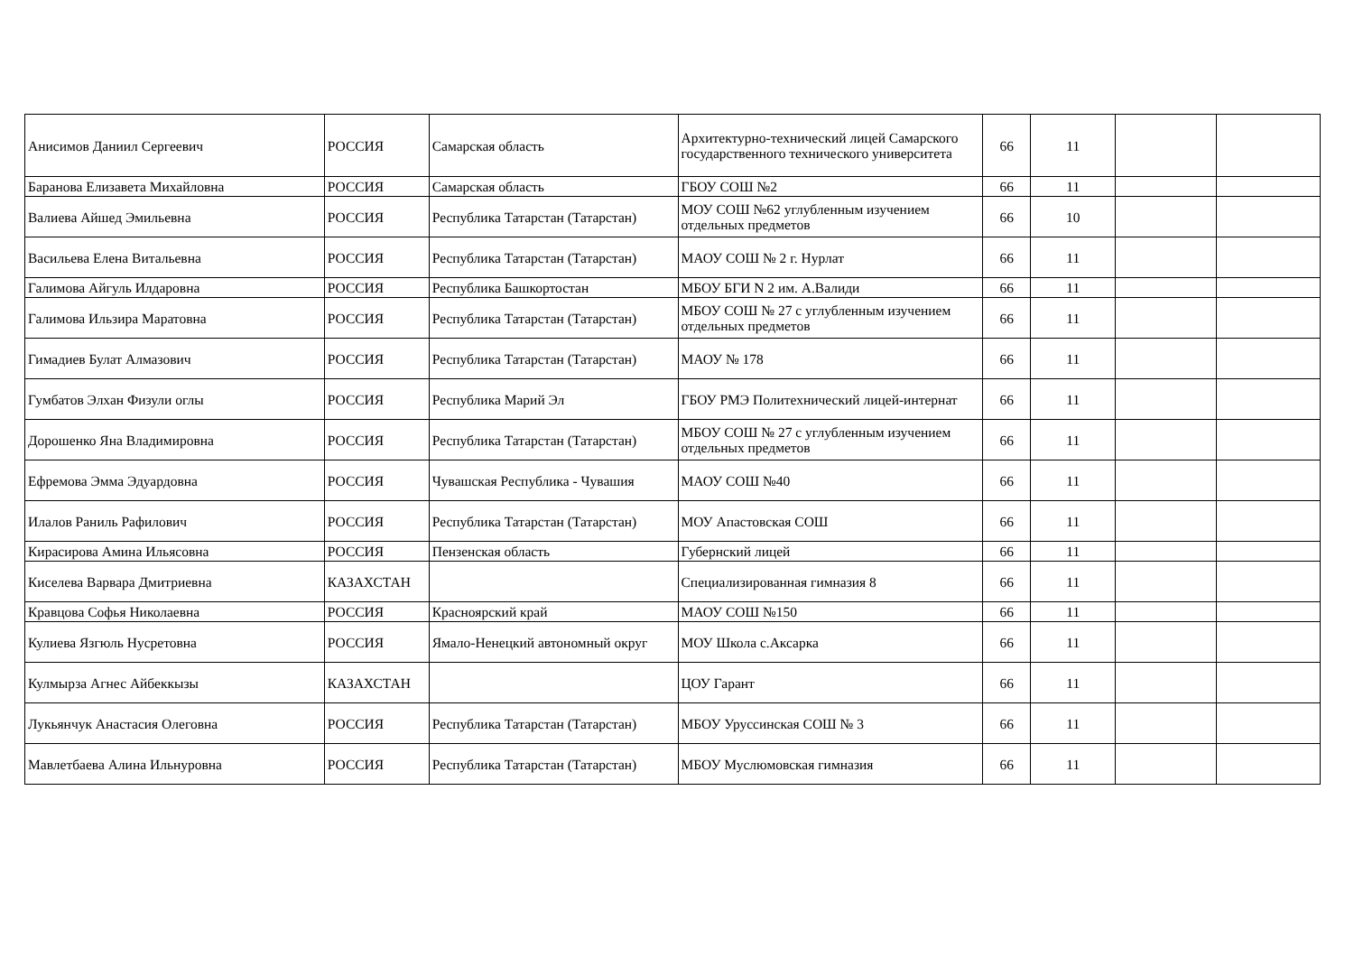| Анисимов Даниил Сергеевич | РОССИЯ | Самарская область | Архитектурно-технический лицей Самарского государственного технического университета | 66 | 11 | | |
| Баранова Елизавета Михайловна | РОССИЯ | Самарская область | ГБОУ СОШ №2 | 66 | 11 | | |
| Валиева Айшед Эмильевна | РОССИЯ | Республика Татарстан (Татарстан) | МОУ СОШ №62 углубленным изучением отдельных предметов | 66 | 10 | | |
| Васильева Елена Витальевна | РОССИЯ | Республика Татарстан (Татарстан) | МАОУ СОШ № 2 г. Нурлат | 66 | 11 | | |
| Галимова Айгуль Илдаровна | РОССИЯ | Республика Башкортостан | МБОУ БГИ N 2 им. А.Валиди | 66 | 11 | | |
| Галимова Ильзира Маратовна | РОССИЯ | Республика Татарстан (Татарстан) | МБОУ СОШ № 27 с углубленным изучением отдельных предметов | 66 | 11 | | |
| Гимадиев Булат Алмазович | РОССИЯ | Республика Татарстан (Татарстан) | МАОУ № 178 | 66 | 11 | | |
| Гумбатов Элхан Физули оглы | РОССИЯ | Республика Марий Эл | ГБОУ РМЭ Политехнический лицей-интернат | 66 | 11 | | |
| Дорошенко Яна Владимировна | РОССИЯ | Республика Татарстан (Татарстан) | МБОУ СОШ № 27 с углубленным изучением отдельных предметов | 66 | 11 | | |
| Ефремова Эмма Эдуардовна | РОССИЯ | Чувашская Республика - Чувашия | МАОУ СОШ №40 | 66 | 11 | | |
| Илалов Раниль Рафилович | РОССИЯ | Республика Татарстан (Татарстан) | МОУ Апастовская СОШ | 66 | 11 | | |
| Кирасирова Амина Ильясовна | РОССИЯ | Пензенская область | Губернский лицей | 66 | 11 | | |
| Киселева Варвара Дмитриевна | КАЗАХСТАН | | Специализированная гимназия 8 | 66 | 11 | | |
| Кравцова Софья Николаевна | РОССИЯ | Красноярский край | МАОУ СОШ №150 | 66 | 11 | | |
| Кулиева Язгюль Нусретовна | РОССИЯ | Ямало-Ненецкий автономный округ | МОУ Школа с.Аксарка | 66 | 11 | | |
| Кулмырза Агнес Айбеккызы | КАЗАХСТАН | | ЦОУ Гарант | 66 | 11 | | |
| Лукьянчук Анастасия Олеговна | РОССИЯ | Республика Татарстан (Татарстан) | МБОУ Уруссинская СОШ № 3 | 66 | 11 | | |
| Мавлетбаева Алина Ильнуровна | РОССИЯ | Республика Татарстан (Татарстан) | МБОУ Муслюмовская гимназия | 66 | 11 | | |